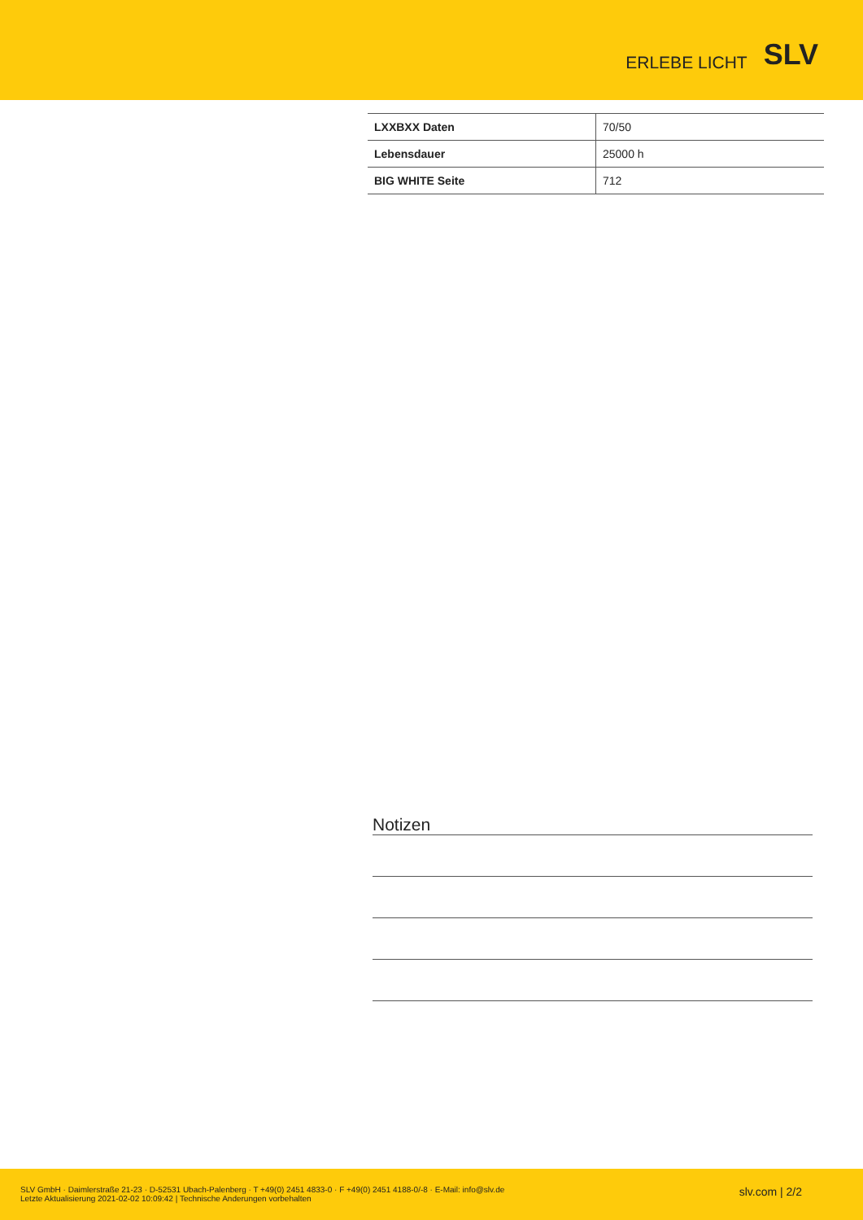ERLEBE LICHT SLV
| LXXBXX Daten | 70/50 |
| Lebensdauer | 25000 h |
| BIG WHITE Seite | 712 |
Notizen
SLV GmbH · Daimlerstraße 21-23 · D-52531 Ubach-Palenberg · T +49(0) 2451 4833-0 · F +49(0) 2451 4188-0/-8 · E-Mail: info@slv.de
Letzte Aktualisierung 2021-02-02 10:09:42 | Technische Anderungen vorbehalten
slv.com | 2/2